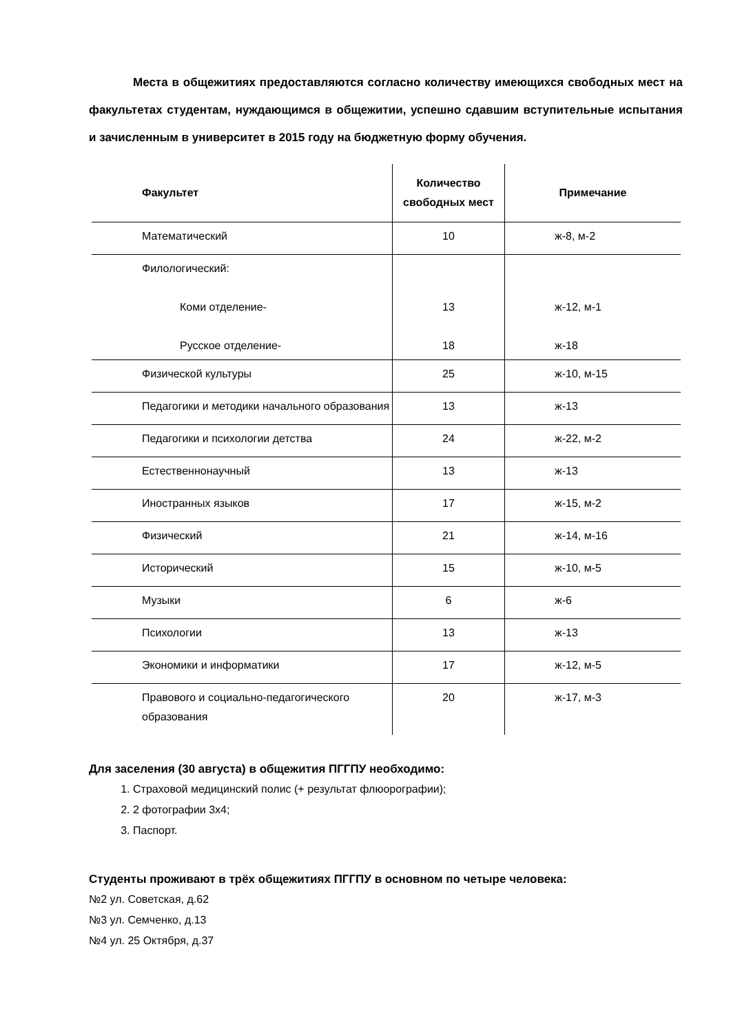Места в общежитиях предоставляются согласно количеству имеющихся свободных мест на факультетах студентам, нуждающимся в общежитии, успешно сдавшим вступительные испытания и зачисленным в университет в 2015 году на бюджетную форму обучения.
| Факультет | Количество свободных мест | Примечание |
| --- | --- | --- |
| Математический | 10 | ж-8, м-2 |
| Филологический: Коми отделение- Русское отделение- | 13 18 | ж-12, м-1 ж-18 |
| Физической культуры | 25 | ж-10, м-15 |
| Педагогики и методики начального образования | 13 | ж-13 |
| Педагогики и психологии детства | 24 | ж-22, м-2 |
| Естественнонаучный | 13 | ж-13 |
| Иностранных языков | 17 | ж-15, м-2 |
| Физический | 21 | ж-14, м-16 |
| Исторический | 15 | ж-10, м-5 |
| Музыки | 6 | ж-6 |
| Психологии | 13 | ж-13 |
| Экономики и информатики | 17 | ж-12, м-5 |
| Правового и социально-педагогического образования | 20 | ж-17, м-3 |
Для заселения (30 августа) в общежития ПГГПУ необходимо:
1. Страховой медицинский полис (+ результат флюорографии);
2. 2 фотографии 3х4;
3. Паспорт.
Студенты проживают в трёх общежитиях ПГГПУ в основном по четыре человека:
№2 ул. Советская, д.62
№3 ул. Семченко, д.13
№4 ул. 25 Октября, д.37